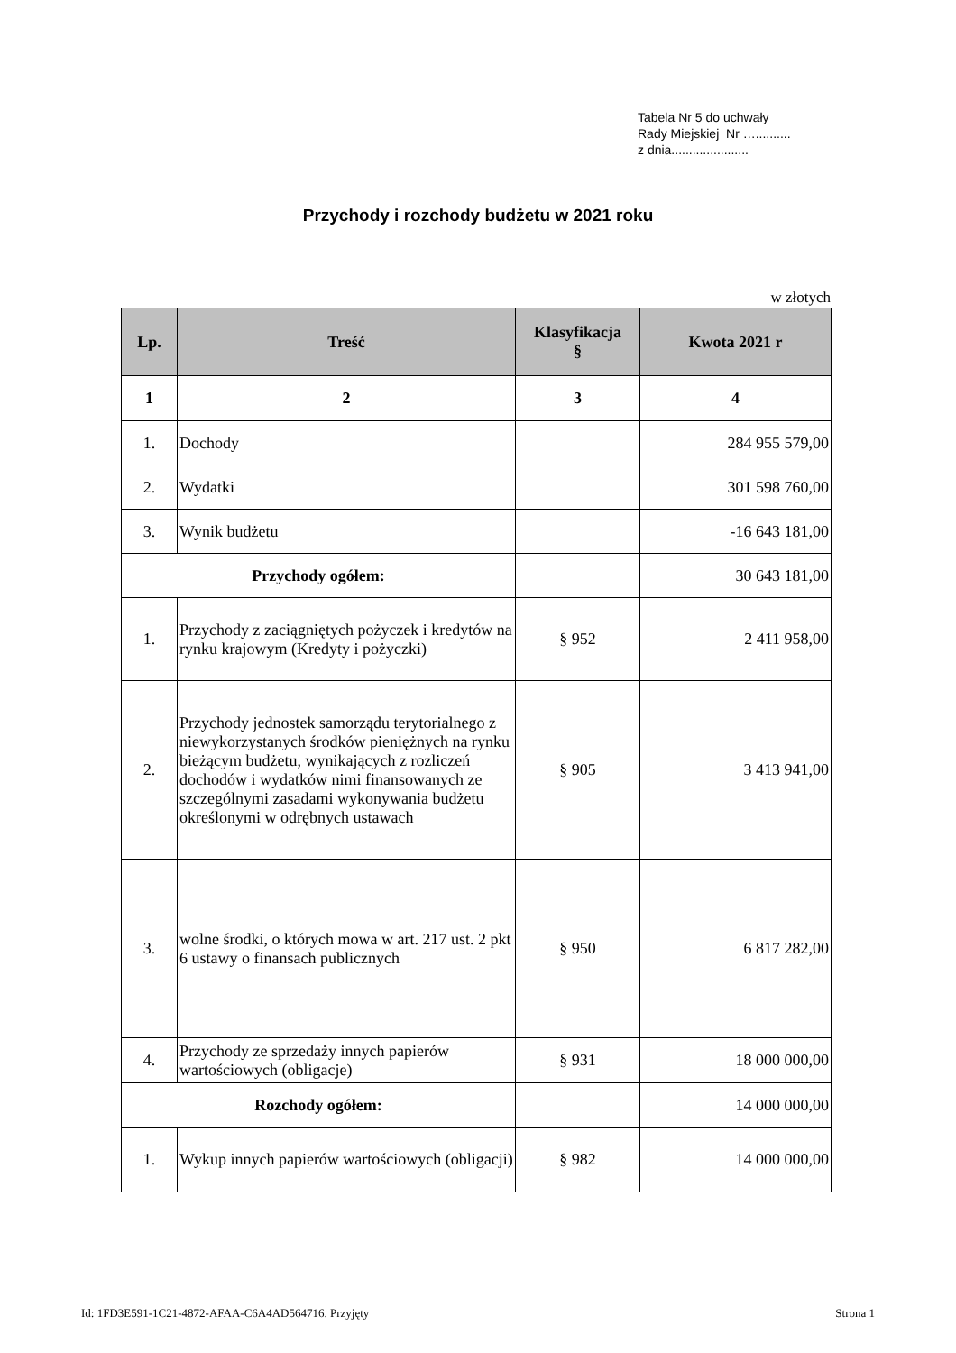Tabela Nr 5 do uchwały
Rady Miejskiej Nr …..........
z dnia......................
Przychody i rozchody budżetu w 2021 roku
w złotych
| Lp. | Treść | Klasyfikacja § | Kwota 2021 r |
| --- | --- | --- | --- |
| 1 | 2 | 3 | 4 |
| 1. | Dochody | | 284 955 579,00 |
| 2. | Wydatki | | 301 598 760,00 |
| 3. | Wynik budżetu | | -16 643 181,00 |
| Przychody ogółem: | | | 30 643 181,00 |
| 1. | Przychody z zaciągniętych pożyczek i kredytów na rynku krajowym (Kredyty i pożyczki) | § 952 | 2 411 958,00 |
| 2. | Przychody jednostek samorządu terytorialnego z niewykorzystanych środków pieniężnych na rynku bieżącym budżetu, wynikających z rozliczeń dochodów i wydatków nimi finansowanych ze szczególnymi zasadami wykonywania budżetu określonymi w odrębnych ustawach | § 905 | 3 413 941,00 |
| 3. | wolne środki, o których mowa w art. 217 ust. 2 pkt 6 ustawy o finansach publicznych | § 950 | 6 817 282,00 |
| 4. | Przychody ze sprzedaży innych papierów wartościowych (obligacje) | § 931 | 18 000 000,00 |
| Rozchody ogółem: | | | 14 000 000,00 |
| 1. | Wykup innych papierów wartościowych (obligacji) | § 982 | 14 000 000,00 |
Id: 1FD3E591-1C21-4872-AFAA-C6A4AD564716. Przyjęty Strona 1